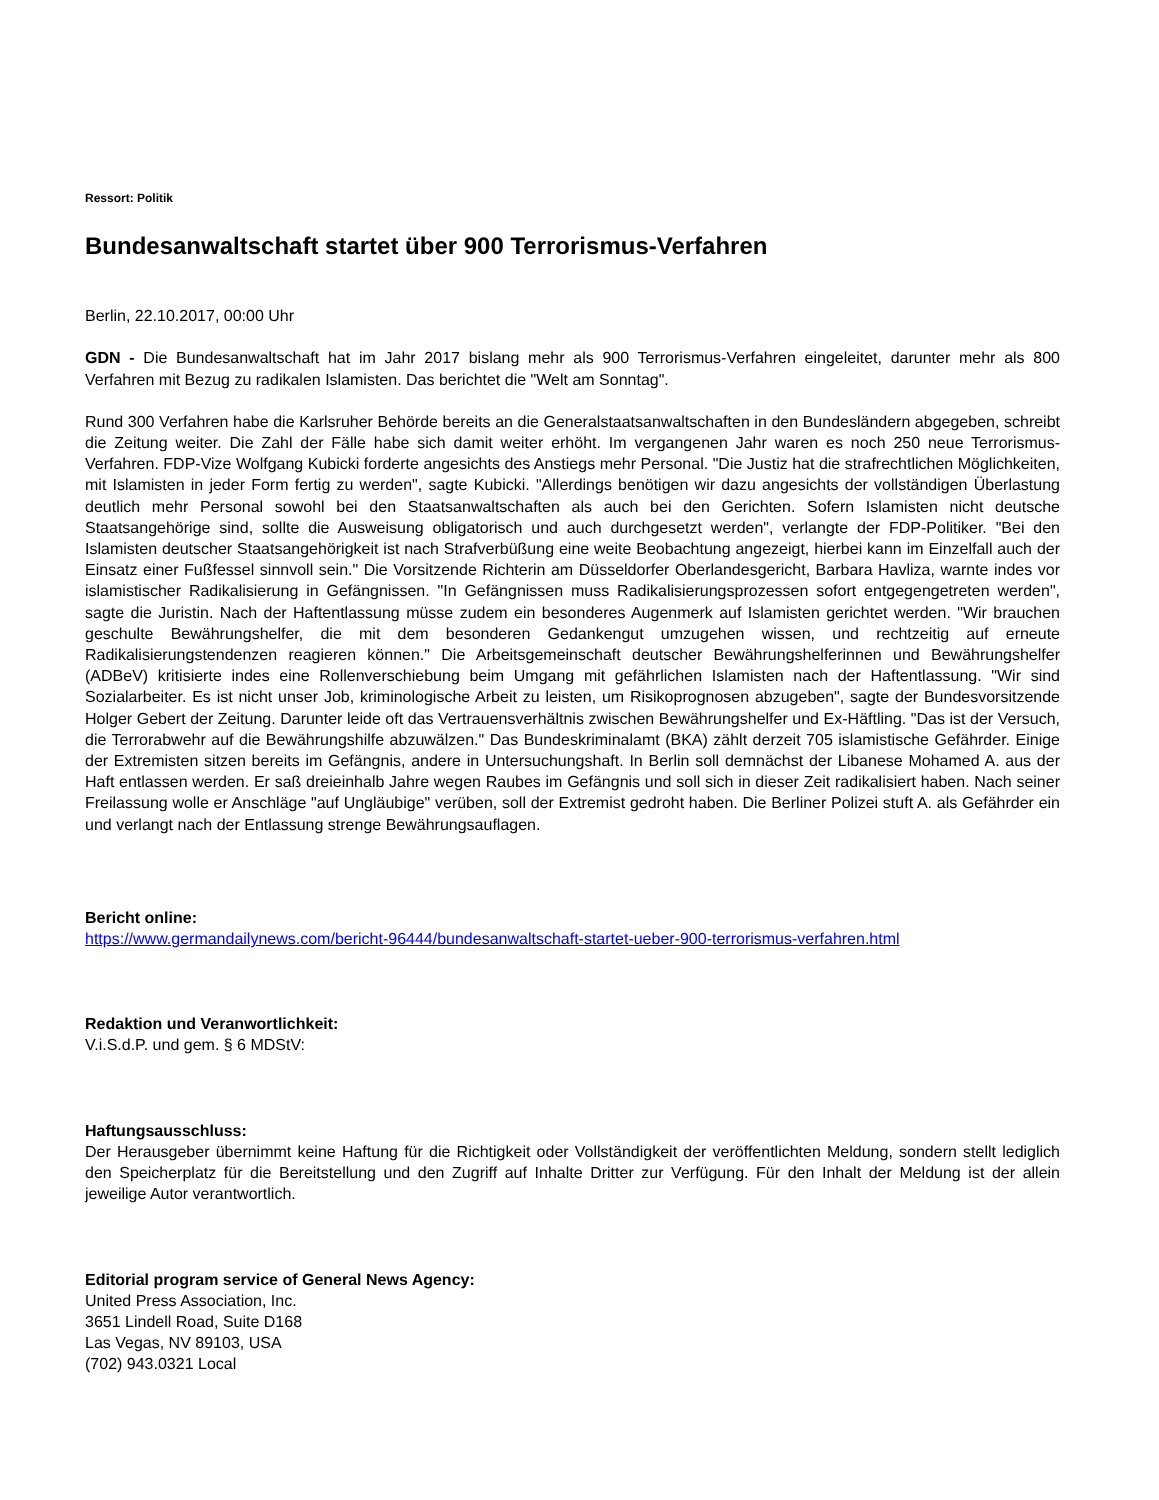Ressort: Politik
Bundesanwaltschaft startet über 900 Terrorismus-Verfahren
Berlin, 22.10.2017, 00:00 Uhr
GDN - Die Bundesanwaltschaft hat im Jahr 2017 bislang mehr als 900 Terrorismus-Verfahren eingeleitet, darunter mehr als 800 Verfahren mit Bezug zu radikalen Islamisten. Das berichtet die "Welt am Sonntag".
Rund 300 Verfahren habe die Karlsruher Behörde bereits an die Generalstaatsanwaltschaften in den Bundesländern abgegeben, schreibt die Zeitung weiter. Die Zahl der Fälle habe sich damit weiter erhöht. Im vergangenen Jahr waren es noch 250 neue Terrorismus-Verfahren. FDP-Vize Wolfgang Kubicki forderte angesichts des Anstiegs mehr Personal. "Die Justiz hat die strafrechtlichen Möglichkeiten, mit Islamisten in jeder Form fertig zu werden", sagte Kubicki. "Allerdings benötigen wir dazu angesichts der vollständigen Überlastung deutlich mehr Personal sowohl bei den Staatsanwaltschaften als auch bei den Gerichten. Sofern Islamisten nicht deutsche Staatsangehörige sind, sollte die Ausweisung obligatorisch und auch durchgesetzt werden", verlangte der FDP-Politiker. "Bei den Islamisten deutscher Staatsangehörigkeit ist nach Strafverbüßung eine weite Beobachtung angezeigt, hierbei kann im Einzelfall auch der Einsatz einer Fußfessel sinnvoll sein." Die Vorsitzende Richterin am Düsseldorfer Oberlandesgericht, Barbara Havliza, warnte indes vor islamistischer Radikalisierung in Gefängnissen. "In Gefängnissen muss Radikalisierungsprozessen sofort entgegengetreten werden", sagte die Juristin. Nach der Haftentlassung müsse zudem ein besonderes Augenmerk auf Islamisten gerichtet werden. "Wir brauchen geschulte Bewährungshelfer, die mit dem besonderen Gedankengut umzugehen wissen, und rechtzeitig auf erneute Radikalisierungstendenzen reagieren können." Die Arbeitsgemeinschaft deutscher Bewährungshelferinnen und Bewährungshelfer (ADBeV) kritisierte indes eine Rollenverschiebung beim Umgang mit gefährlichen Islamisten nach der Haftentlassung. "Wir sind Sozialarbeiter. Es ist nicht unser Job, kriminologische Arbeit zu leisten, um Risikoprognosen abzugeben", sagte der Bundesvorsitzende Holger Gebert der Zeitung. Darunter leide oft das Vertrauensverhältnis zwischen Bewährungshelfer und Ex-Häftling. "Das ist der Versuch, die Terrorabwehr auf die Bewährungshilfe abzuwälzen." Das Bundeskriminalamt (BKA) zählt derzeit 705 islamistische Gefährder. Einige der Extremisten sitzen bereits im Gefängnis, andere in Untersuchungshaft. In Berlin soll demnächst der Libanese Mohamed A. aus der Haft entlassen werden. Er saß dreieinhalb Jahre wegen Raubes im Gefängnis und soll sich in dieser Zeit radikalisiert haben. Nach seiner Freilassung wolle er Anschläge "auf Ungläubige" verüben, soll der Extremist gedroht haben. Die Berliner Polizei stuft A. als Gefährder ein und verlangt nach der Entlassung strenge Bewährungsauflagen.
Bericht online:
https://www.germandailynews.com/bericht-96444/bundesanwaltschaft-startet-ueber-900-terrorismus-verfahren.html
Redaktion und Veranwortlichkeit:
V.i.S.d.P. und gem. § 6 MDStV:
Haftungsausschluss:
Der Herausgeber übernimmt keine Haftung für die Richtigkeit oder Vollständigkeit der veröffentlichten Meldung, sondern stellt lediglich den Speicherplatz für die Bereitstellung und den Zugriff auf Inhalte Dritter zur Verfügung. Für den Inhalt der Meldung ist der allein jeweilige Autor verantwortlich.
Editorial program service of General News Agency:
United Press Association, Inc.
3651 Lindell Road, Suite D168
Las Vegas, NV 89103, USA
(702) 943.0321 Local